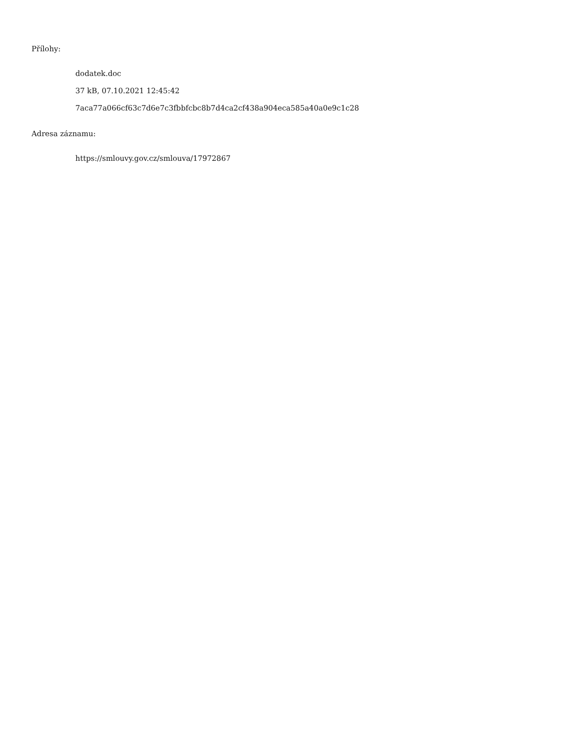Přílohy:
dodatek.doc
37 kB, 07.10.2021 12:45:42
7aca77a066cf63c7d6e7c3fbbfcbc8b7d4ca2cf438a904eca585a40a0e9c1c28
Adresa záznamu:
https://smlouvy.gov.cz/smlouva/17972867